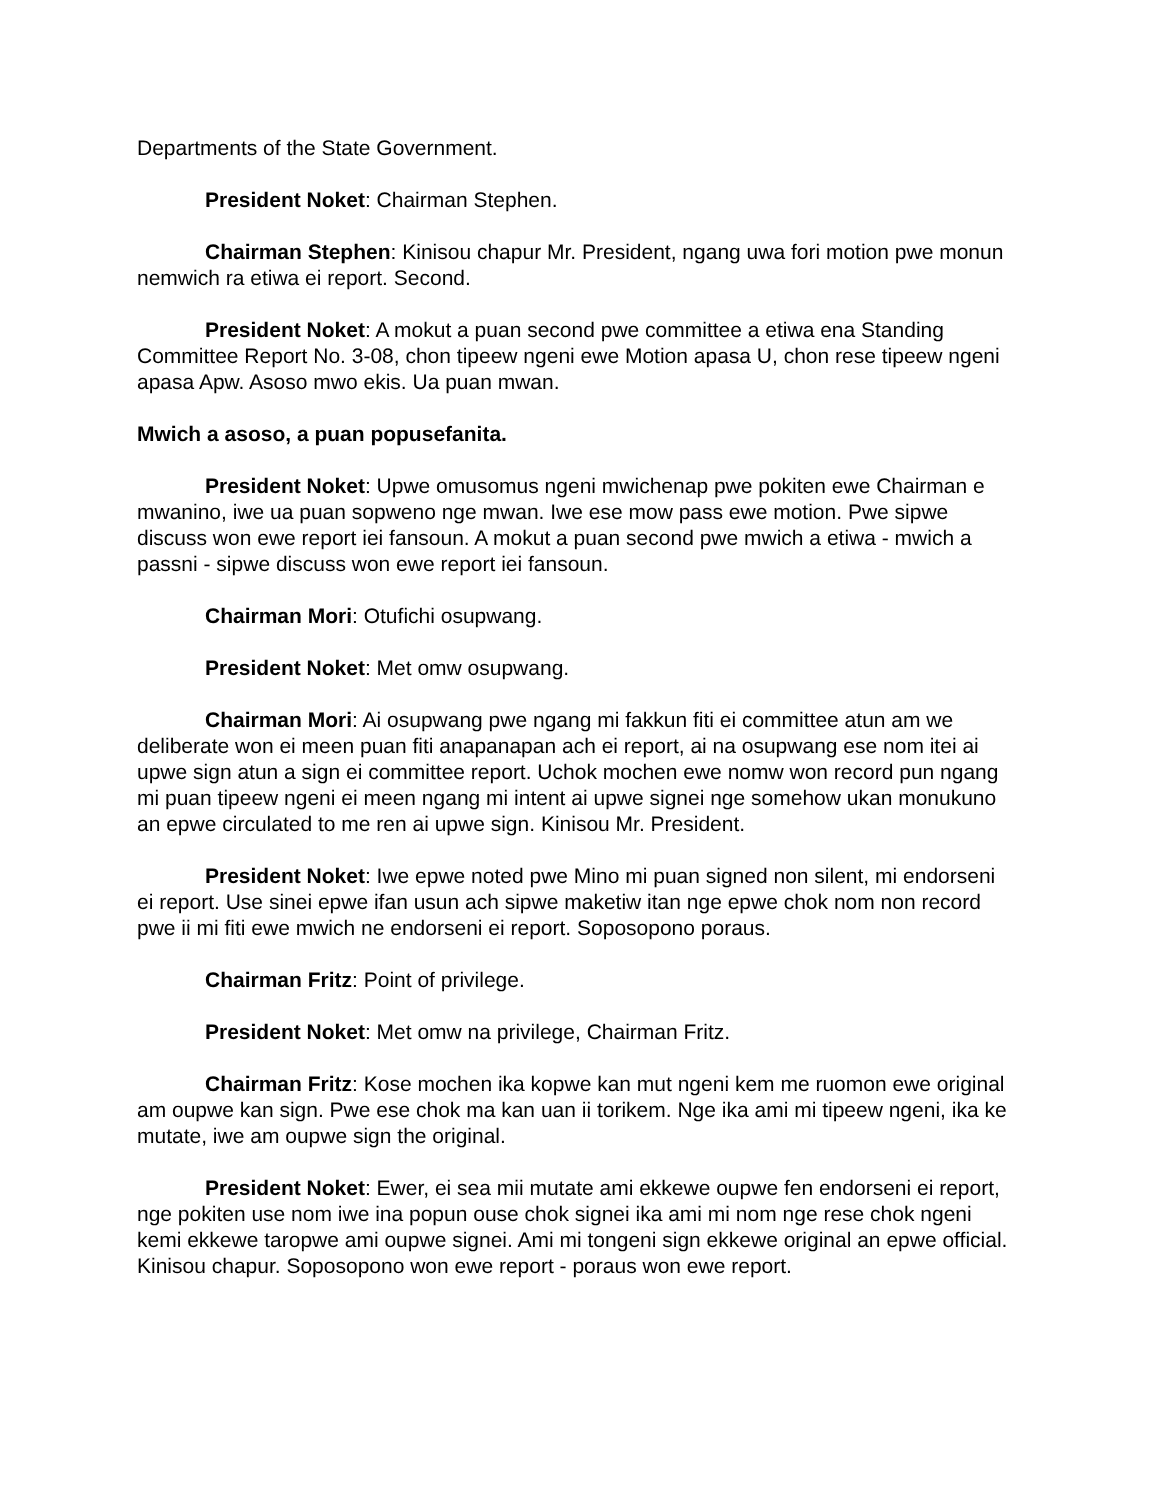Departments of the State Government.
President Noket: Chairman Stephen.
Chairman Stephen: Kinisou chapur Mr. President, ngang uwa fori motion pwe monun nemwich ra etiwa ei report. Second.
President Noket: A mokut a puan second pwe committee a etiwa ena Standing Committee Report No. 3-08, chon tipeew ngeni ewe Motion apasa U, chon rese tipeew ngeni apasa Apw. Asoso mwo ekis. Ua puan mwan.
Mwich a asoso, a puan popusefanita.
President Noket: Upwe omusomus ngeni mwichenap pwe pokiten ewe Chairman e mwanino, iwe ua puan sopweno nge mwan. Iwe ese mow pass ewe motion. Pwe sipwe discuss won ewe report iei fansoun. A mokut a puan second pwe mwich a etiwa - mwich a passni - sipwe discuss won ewe report iei fansoun.
Chairman Mori: Otufichi osupwang.
President Noket: Met omw osupwang.
Chairman Mori: Ai osupwang pwe ngang mi fakkun fiti ei committee atun am we deliberate won ei meen puan fiti anapanapan ach ei report, ai na osupwang ese nom itei ai upwe sign atun a sign ei committee report. Uchok mochen ewe nomw won record pun ngang mi puan tipeew ngeni ei meen ngang mi intent ai upwe signei nge somehow ukan monukuno an epwe circulated to me ren ai upwe sign. Kinisou Mr. President.
President Noket: Iwe epwe noted pwe Mino mi puan signed non silent, mi endorseni ei report. Use sinei epwe ifan usun ach sipwe maketiw itan nge epwe chok nom non record pwe ii mi fiti ewe mwich ne endorseni ei report. Soposopono poraus.
Chairman Fritz: Point of privilege.
President Noket: Met omw na privilege, Chairman Fritz.
Chairman Fritz: Kose mochen ika kopwe kan mut ngeni kem me ruomon ewe original am oupwe kan sign. Pwe ese chok ma kan uan ii torikem. Nge ika ami mi tipeew ngeni, ika ke mutate, iwe am oupwe sign the original.
President Noket: Ewer, ei sea mii mutate ami ekkewe oupwe fen endorseni ei report, nge pokiten use nom iwe ina popun ouse chok signei ika ami mi nom nge rese chok ngeni kemi ekkewe taropwe ami oupwe signei. Ami mi tongeni sign ekkewe original an epwe official. Kinisou chapur. Soposopono won ewe report - poraus won ewe report.